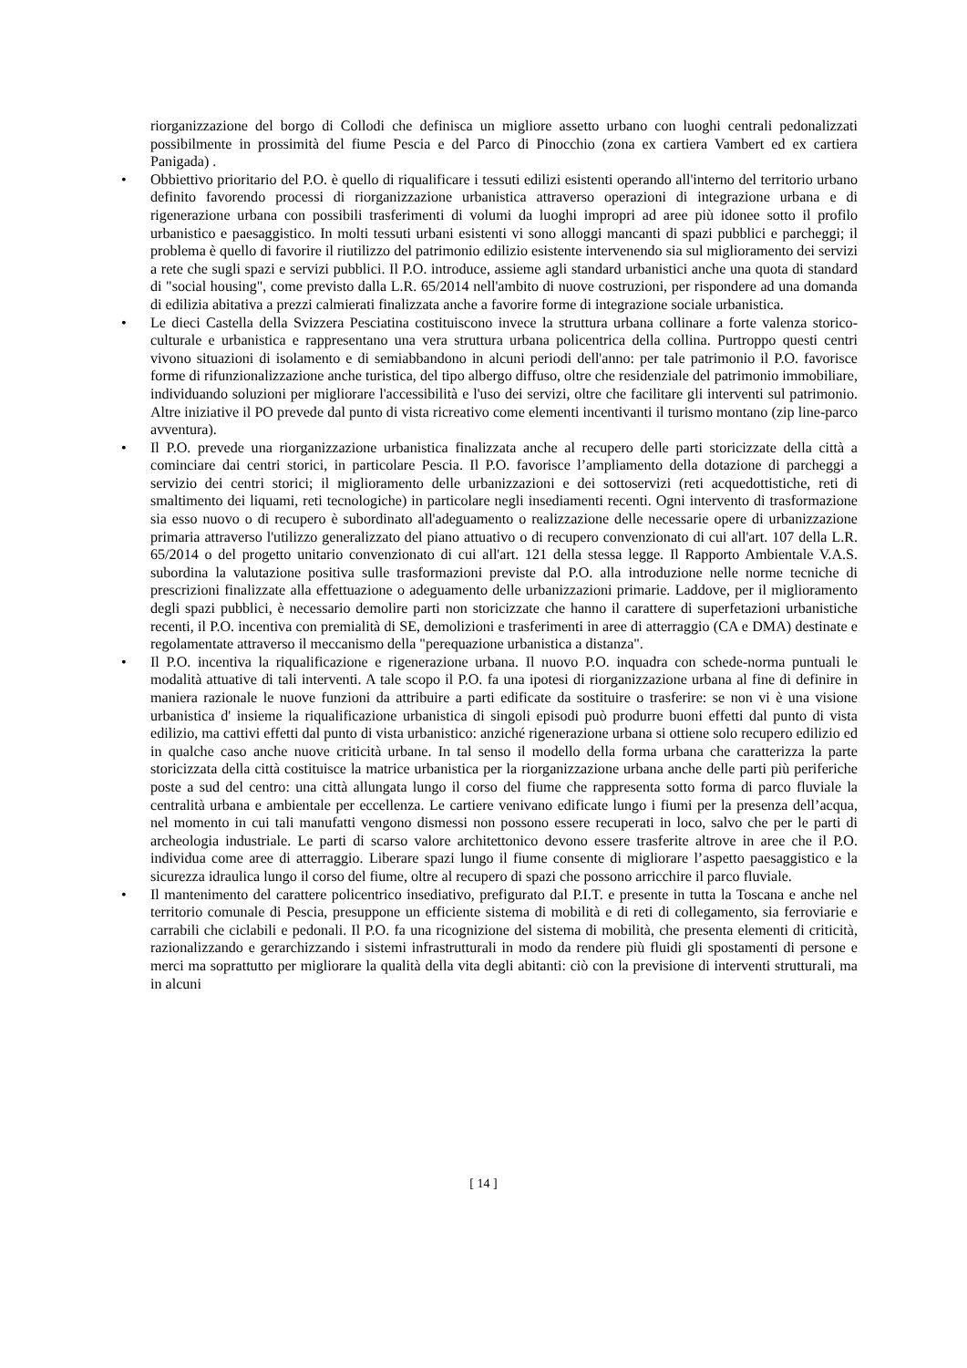riorganizzazione del borgo di Collodi che definisca un migliore assetto urbano con luoghi centrali pedonalizzati possibilmente in prossimità del fiume Pescia e del Parco di Pinocchio (zona ex cartiera Vambert ed ex cartiera Panigada) .
• Obbiettivo prioritario del P.O. è quello di riqualificare i tessuti edilizi esistenti operando all'interno del territorio urbano definito favorendo processi di riorganizzazione urbanistica attraverso operazioni di integrazione urbana e di rigenerazione urbana con possibili trasferimenti di volumi da luoghi impropri ad aree più idonee sotto il profilo urbanistico e paesaggistico. In molti tessuti urbani esistenti vi sono alloggi mancanti di spazi pubblici e parcheggi; il problema è quello di favorire il riutilizzo del patrimonio edilizio esistente intervenendo sia sul miglioramento dei servizi a rete che sugli spazi e servizi pubblici. Il P.O. introduce, assieme agli standard urbanistici anche una quota di standard di "social housing", come previsto dalla L.R. 65/2014 nell'ambito di nuove costruzioni, per rispondere ad una domanda di edilizia abitativa a prezzi calmierati finalizzata anche a favorire forme di integrazione sociale urbanistica.
• Le dieci Castella della Svizzera Pesciatina costituiscono invece la struttura urbana collinare a forte valenza storico-culturale e urbanistica e rappresentano una vera struttura urbana policentrica della collina. Purtroppo questi centri vivono situazioni di isolamento e di semiabbandono in alcuni periodi dell'anno: per tale patrimonio il P.O. favorisce forme di rifunzionalizzazione anche turistica, del tipo albergo diffuso, oltre che residenziale del patrimonio immobiliare, individuando soluzioni per migliorare l'accessibilità e l'uso dei servizi, oltre che facilitare gli interventi sul patrimonio. Altre iniziative il PO prevede dal punto di vista ricreativo come elementi incentivanti il turismo montano (zip line-parco avventura).
• Il P.O. prevede una riorganizzazione urbanistica finalizzata anche al recupero delle parti storicizzate della città a cominciare dai centri storici, in particolare Pescia. Il P.O. favorisce l’ampliamento della dotazione di parcheggi a servizio dei centri storici; il miglioramento delle urbanizzazioni e dei sottoservizi (reti acquedottistiche, reti di smaltimento dei liquami, reti tecnologiche) in particolare negli insediamenti recenti. Ogni intervento di trasformazione sia esso nuovo o di recupero è subordinato all'adeguamento o realizzazione delle necessarie opere di urbanizzazione primaria attraverso l'utilizzo generalizzato del piano attuativo o di recupero convenzionato di cui all'art. 107 della L.R. 65/2014 o del progetto unitario convenzionato di cui all'art. 121 della stessa legge. Il Rapporto Ambientale V.A.S. subordina la valutazione positiva sulle trasformazioni previste dal P.O. alla introduzione nelle norme tecniche di prescrizioni finalizzate alla effettuazione o adeguamento delle urbanizzazioni primarie. Laddove, per il miglioramento degli spazi pubblici, è necessario demolire parti non storicizzate che hanno il carattere di superfetazioni urbanistiche recenti, il P.O. incentiva con premialità di SE, demolizioni e trasferimenti in aree di atterraggio (CA e DMA) destinate e regolamentate attraverso il meccanismo della "perequazione urbanistica a distanza".
• Il P.O. incentiva la riqualificazione e rigenerazione urbana. Il nuovo P.O. inquadra con schede-norma puntuali le modalità attuative di tali interventi. A tale scopo il P.O. fa una ipotesi di riorganizzazione urbana al fine di definire in maniera razionale le nuove funzioni da attribuire a parti edificate da sostituire o trasferire: se non vi è una visione urbanistica d' insieme la riqualificazione urbanistica di singoli episodi può produrre buoni effetti dal punto di vista edilizio, ma cattivi effetti dal punto di vista urbanistico: anziché rigenerazione urbana si ottiene solo recupero edilizio ed in qualche caso anche nuove criticità urbane. In tal senso il modello della forma urbana che caratterizza la parte storicizzata della città costituisce la matrice urbanistica per la riorganizzazione urbana anche delle parti più periferiche poste a sud del centro: una città allungata lungo il corso del fiume che rappresenta sotto forma di parco fluviale la centralità urbana e ambientale per eccellenza. Le cartiere venivano edificate lungo i fiumi per la presenza dell’acqua, nel momento in cui tali manufatti vengono dismessi non possono essere recuperati in loco, salvo che per le parti di archeologia industriale. Le parti di scarso valore architettonico devono essere trasferite altrove in aree che il P.O. individua come aree di atterraggio. Liberare spazi lungo il fiume consente di migliorare l’aspetto paesaggistico e la sicurezza idraulica lungo il corso del fiume, oltre al recupero di spazi che possono arricchire il parco fluviale.
• Il mantenimento del carattere policentrico insediativo, prefigurato dal P.I.T. e presente in tutta la Toscana e anche nel territorio comunale di Pescia, presuppone un efficiente sistema di mobilità e di reti di collegamento, sia ferroviarie e carrabili che ciclabili e pedonali. Il P.O. fa una ricognizione del sistema di mobilità, che presenta elementi di criticità, razionalizzando e gerarchizzando i sistemi infrastrutturali in modo da rendere più fluidi gli spostamenti di persone e merci ma soprattutto per migliorare la qualità della vita degli abitanti: ciò con la previsione di interventi strutturali, ma in alcuni
[ 14 ]